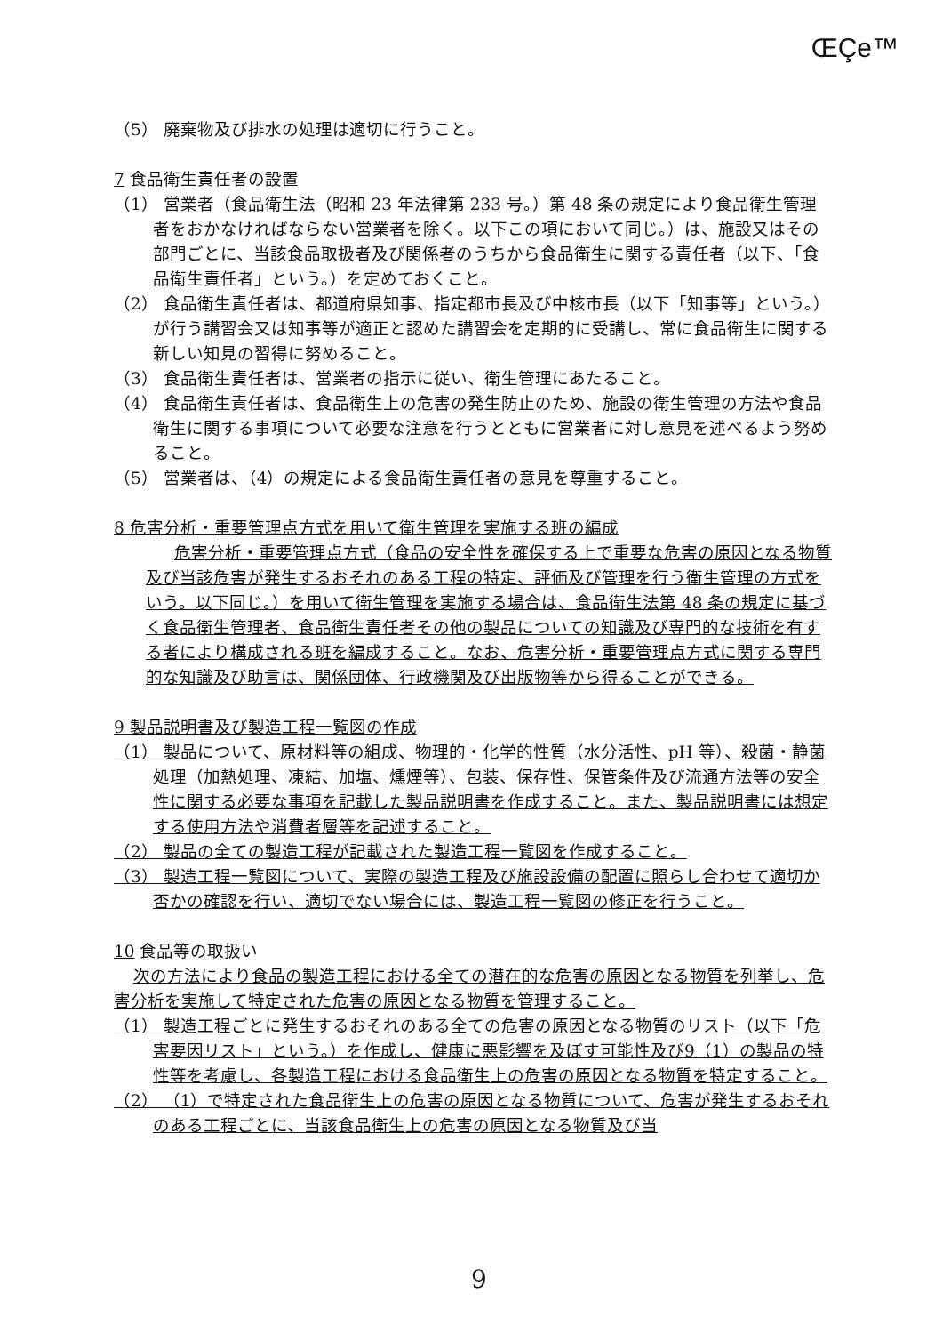ŒÇe™
（5） 廃棄物及び排水の処理は適切に行うこと。
7 食品衛生責任者の設置
（1） 営業者（食品衛生法（昭和 23 年法律第 233 号。）第 48 条の規定により食品衛生管理者をおかなければならない営業者を除く。以下この項において同じ。）は、施設又はその部門ごとに、当該食品取扱者及び関係者のうちから食品衛生に関する責任者（以下、「食品衛生責任者」という。）を定めておくこと。
（2） 食品衛生責任者は、都道府県知事、指定都市長及び中核市長（以下「知事等」という。）が行う講習会又は知事等が適正と認めた講習会を定期的に受講し、常に食品衛生に関する新しい知見の習得に努めること。
（3） 食品衛生責任者は、営業者の指示に従い、衛生管理にあたること。
（4） 食品衛生責任者は、食品衛生上の危害の発生防止のため、施設の衛生管理の方法や食品衛生に関する事項について必要な注意を行うとともに営業者に対し意見を述べるよう努めること。
（5） 営業者は、（4）の規定による食品衛生責任者の意見を尊重すること。
8 危害分析・重要管理点方式を用いて衛生管理を実施する班の編成
危害分析・重要管理点方式（食品の安全性を確保する上で重要な危害の原因となる物質及び当該危害が発生するおそれのある工程の特定、評価及び管理を行う衛生管理の方式をいう。以下同じ。）を用いて衛生管理を実施する場合は、食品衛生法第 48 条の規定に基づく食品衛生管理者、食品衛生責任者その他の製品についての知識及び専門的な技術を有する者により構成される班を編成すること。なお、危害分析・重要管理点方式に関する専門的な知識及び助言は、関係団体、行政機関及び出版物等から得ることができる。
9 製品説明書及び製造工程一覧図の作成
（1） 製品について、原材料等の組成、物理的・化学的性質（水分活性、pH 等）、殺菌・静菌処理（加熱処理、凍結、加塩、燻煙等）、包装、保存性、保管条件及び流通方法等の安全性に関する必要な事項を記載した製品説明書を作成すること。また、製品説明書には想定する使用方法や消費者層等を記述すること。
（2） 製品の全ての製造工程が記載された製造工程一覧図を作成すること。
（3） 製造工程一覧図について、実際の製造工程及び施設設備の配置に照らし合わせて適切か否かの確認を行い、適切でない場合には、製造工程一覧図の修正を行うこと。
10 食品等の取扱い
次の方法により食品の製造工程における全ての潜在的な危害の原因となる物質を列挙し、危害分析を実施して特定された危害の原因となる物質を管理すること。
（1） 製造工程ごとに発生するおそれのある全ての危害の原因となる物質のリスト（以下「危害要因リスト」という。）を作成し、健康に悪影響を及ぼす可能性及び9（1）の製品の特性等を考慮し、各製造工程における食品衛生上の危害の原因となる物質を特定すること。
（2） （1）で特定された食品衛生上の危害の原因となる物質について、危害が発生するおそれのある工程ごとに、当該食品衛生上の危害の原因となる物質及び当
9